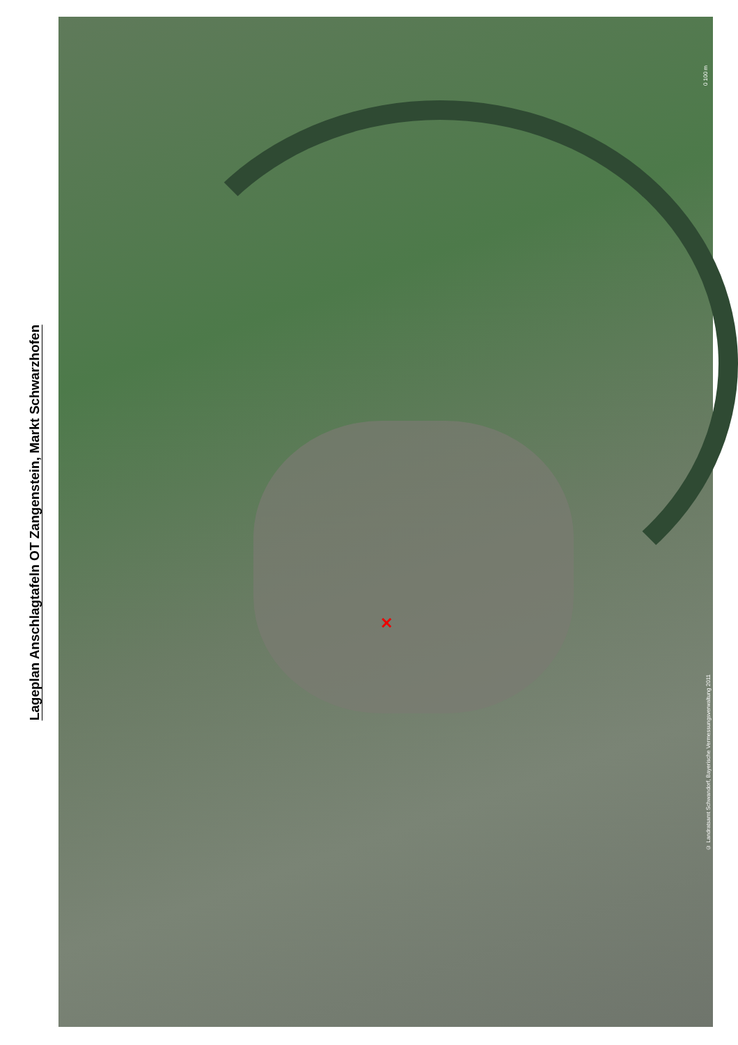Lageplan Anschlagtafeln OT Zangenstein, Markt Schwarzhofen
✕
0 100 m
© Landratsamt Schwandorf, Bayerische Vermessungsverwaltung 2011